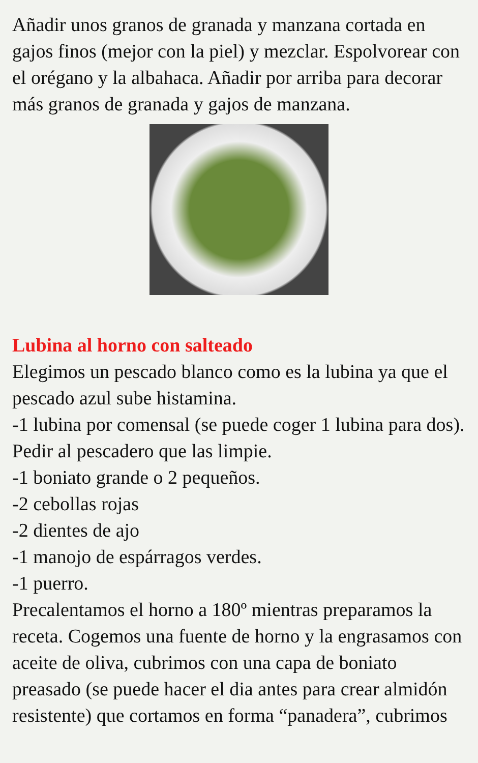Añadir unos granos de granada y manzana cortada en gajos finos (mejor con la piel) y mezclar. Espolvorear con el orégano y la albahaca. Añadir por arriba para decorar más granos de granada y gajos de manzana.
Lubina al horno con salteado
Elegimos un pescado blanco como es la lubina ya que el pescado azul sube histamina.
-1 lubina por comensal (se puede coger 1 lubina para dos). Pedir al pescadero que las limpie.
-1 boniato grande o 2 pequeños.
-2 cebollas rojas
-2 dientes de ajo
-1 manojo de espárragos verdes.
-1 puerro.
Precalentamos el horno a 180º mientras preparamos la receta. Cogemos una fuente de horno y la engrasamos con aceite de oliva, cubrimos con una capa de boniato preasado (se puede hacer el dia antes para crear almidón resistente) que cortamos en forma “panadera”, cubrimos